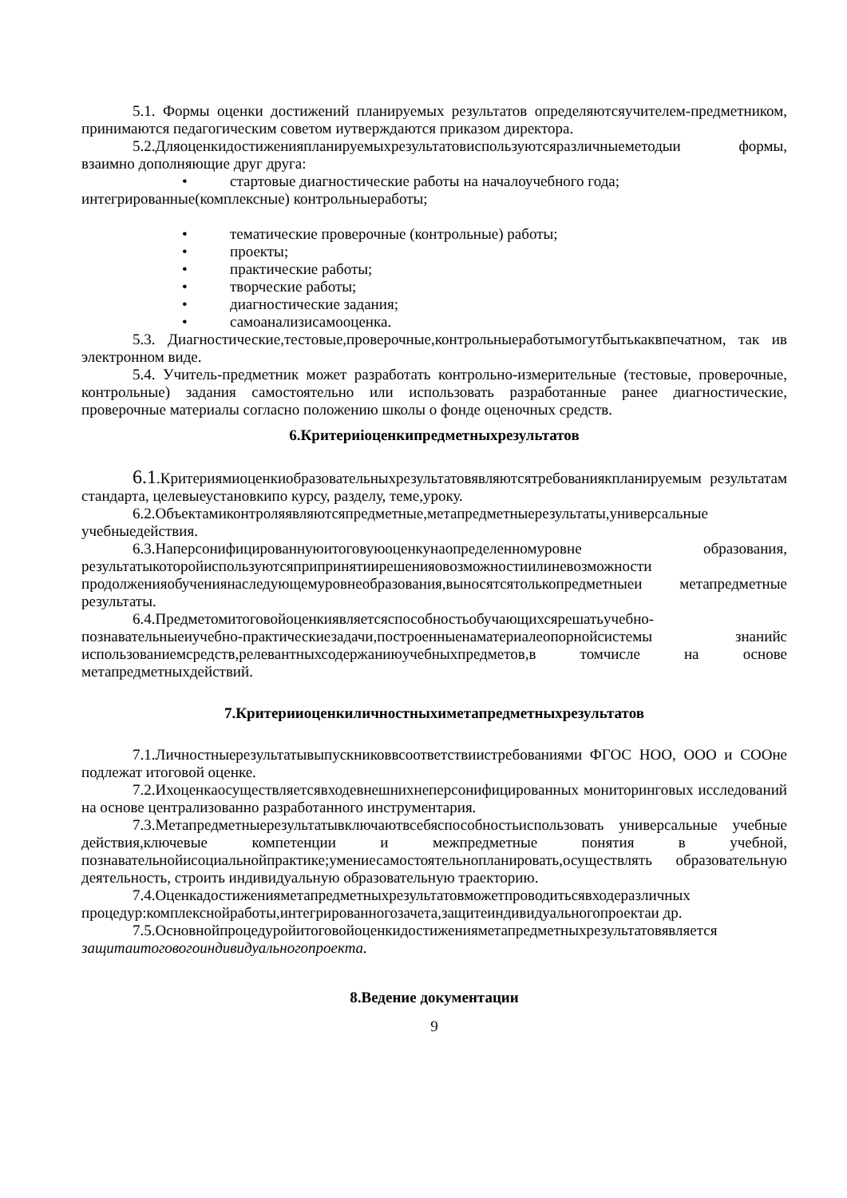5.1. Формы оценки достижений планируемых результатов определяютсяучителем-предметником, принимаются педагогическим советом иутверждаются приказом директора.
5.2.Дляоценкидостиженияпланируемыхрезультатовиспользуютсяразличныеметодыи формы, взаимно дополняющие друг друга:
• стартовые диагностические работы на началоучебного года;
интегрированные(комплексные) контрольныеработы;
• тематические проверочные (контрольные) работы;
• проекты;
• практические работы;
• творческие работы;
• диагностические задания;
• самоанализисамооценка.
5.3. Диагностические,тестовые,проверочные,контрольныеработымогутбытькаквпечатном, так ив электронном виде.
5.4. Учитель-предметник может разработать контрольно-измерительные (тестовые, проверочные, контрольные) задания самостоятельно или использовать разработанные ранее диагностические, проверочные материалы согласно положению школы о фонде оценочных средств.
6.Критериioценкипредметныхрезультатов
6.1.Критериямиоценкиобразовательныхрезультатовявляютсятребованиякпланируемым результатам стандарта, целевыеустановкипо курсу, разделу, теме,уроку.
6.2.Объектамиконтроляявляютсяпредметные,метапредметныерезультаты,универсальные учебныедействия.
6.3.Наперсонифицированнуюитоговуюоценкунаопределенномуровне образования, результатыкоторойиспользуютсяприпринятиирешенияовозможностиилиневозможности продолженияобучениянаследующемуровнеобразования,выносятсятолькопредметныеи метапредметные результаты.
6.4.Предметомитоговойоценкиявляетсяспособностьобучающихсярешатьучебно-познавательныеиучебно-практическиезадачи,построенныенаматериалеопорнойсистемы знанийс использованиемсредств,релевантныхсодержаниюучебныхпредметов,в томчисле на основе метапредметныхдействий.
7.Критерииоценкиличностныхиметапредметныхрезультатов
7.1.Личностныерезультатывыпускниковвсоответствиистребованиями ФГОС НОО, ООО и СООне подлежат итоговой оценке.
7.2.Ихоценкаосуществляетсявходевнешнихнеперсонифицированных мониторинговых исследований на основе централизованно разработанного инструментария.
7.3.Метапредметныерезультатывключаютвсебяспособностьиспользовать универсальные учебные действия,ключевые компетенции и межпредметные понятия в учебной, познавательнойисоциальнойпрактике;умениесамостоятельнопланировать,осуществлять образовательную деятельность, строить индивидуальную образовательную траекторию.
7.4.Оценкадостиженияметапредметныхрезультатовможетпроводитьсявходеразличных процедур:комплекснойработы,интегрированногозачета,защитеиндивидуальногопроектаи др.
7.5.Основнойпроцедуройитоговойоценкидостиженияметапредметныхрезультатовявляется защитаитоговогоиндивидуальногопроекта.
8.Ведение документации
9